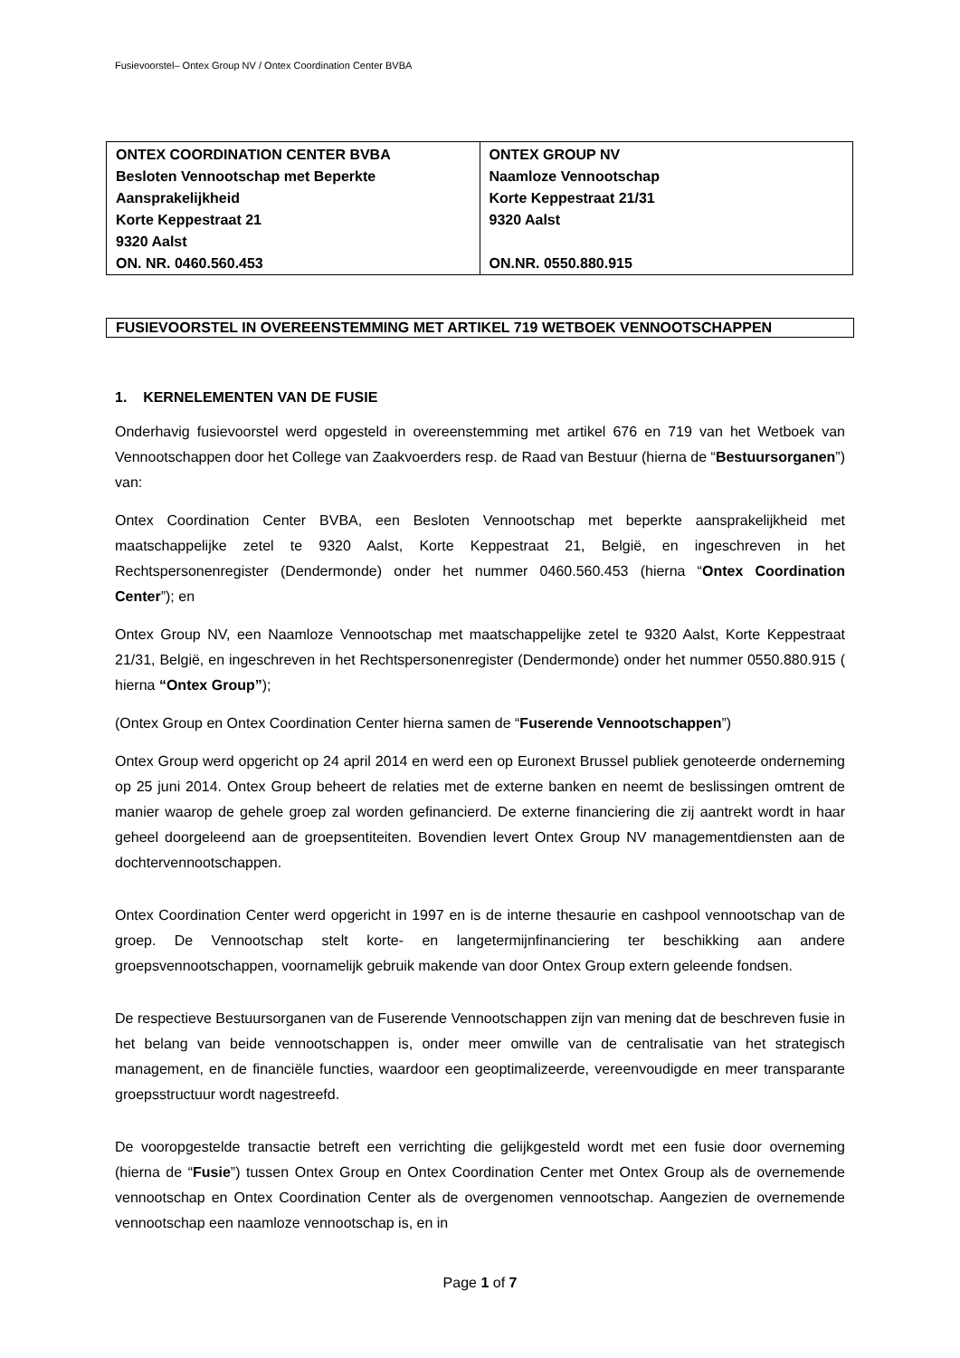Fusievoorstel– Ontex Group NV / Ontex Coordination Center BVBA
| ONTEX COORDINATION CENTER BVBA Besloten Vennootschap met Beperkte Aansprakelijkheid Korte Keppestraat 21 9320 Aalst ON. NR. 0460.560.453 | ONTEX GROUP NV Naamloze Vennootschap Korte Keppestraat 21/31 9320 Aalst ON.NR. 0550.880.915 |
FUSIEVOORSTEL IN OVEREENSTEMMING MET ARTIKEL 719 WETBOEK VENNOOTSCHAPPEN
1. KERNELEMENTEN VAN DE FUSIE
Onderhavig fusievoorstel werd opgesteld in overeenstemming met artikel 676 en 719 van het Wetboek van Vennootschappen door het College van Zaakvoerders resp. de Raad van Bestuur (hierna de “Bestuursorganen”) van:
Ontex Coordination Center BVBA, een Besloten Vennootschap met beperkte aansprakelijkheid met maatschappelijke zetel te 9320 Aalst, Korte Keppestraat 21, België, en ingeschreven in het Rechtspersonenregister (Dendermonde) onder het nummer 0460.560.453 (hierna “Ontex Coordination Center”); en
Ontex Group NV, een Naamloze Vennootschap met maatschappelijke zetel te 9320 Aalst, Korte Keppestraat 21/31, België, en ingeschreven in het Rechtspersonenregister (Dendermonde) onder het nummer 0550.880.915 ( hierna “Ontex Group”);
(Ontex Group en Ontex Coordination Center hierna samen de “Fuserende Vennootschappen”)
Ontex Group werd opgericht op 24 april 2014 en werd een op Euronext Brussel publiek genoteerde onderneming op 25 juni 2014. Ontex Group beheert de relaties met de externe banken en neemt de beslissingen omtrent de manier waarop de gehele groep zal worden gefinancierd. De externe financiering die zij aantrekt wordt in haar geheel doorgeleend aan de groepsentiteiten. Bovendien levert Ontex Group NV managementdiensten aan de dochtervennootschappen.
Ontex Coordination Center werd opgericht in 1997 en is de interne thesaurie en cashpool vennootschap van de groep. De Vennootschap stelt korte- en langetermijnfinanciering ter beschikking aan andere groepsvennootschappen, voornamelijk gebruik makende van door Ontex Group extern geleende fondsen.
De respectieve Bestuursorganen van de Fuserende Vennootschappen zijn van mening dat de beschreven fusie in het belang van beide vennootschappen is, onder meer omwille van de centralisatie van het strategisch management, en de financiële functies, waardoor een geoptimalizeerde, vereenvoudigde en meer transparante groepsstructuur wordt nagestreefd.
De vooropgestelde transactie betreft een verrichting die gelijkgesteld wordt met een fusie door overneming (hierna de “Fusie”) tussen Ontex Group en Ontex Coordination Center met Ontex Group als de overnemende vennootschap en Ontex Coordination Center als de overgenomen vennootschap. Aangezien de overnemende vennootschap een naamloze vennootschap is, en in
Page 1 of 7